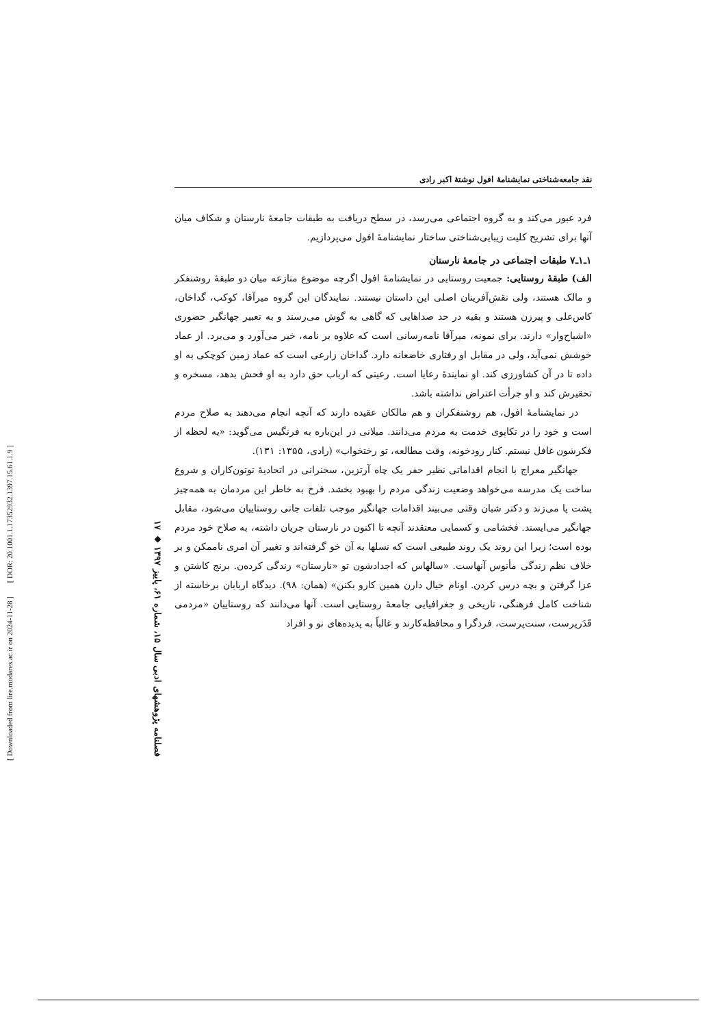[ DOR: 20.1001.1.17352932.1397.15.61.1.9 ]
[ Downloaded from lire.modares.ac.ir on 2024-11-28 ]
۱۷ ◆ فصلنامه پژوهشهای ادبی سال ۱۵، شماره ۶۱، پاییز ۱۳۹۷
نقد جامعه‌شناختی نمایشنامهٔ افول نوشتهٔ اکبر رادی
فرد عبور می‌کند و به گروه اجتماعی می‌رسد، در سطح دریافت به طبقات جامعهٔ نارستان و شکاف میان آنها برای تشریح کلیت زیبایی‌شناختی ساختار نمایشنامهٔ افول می‌پردازیم.
۱ـ۱ـ۷ طبقات اجتماعی در جامعهٔ نارستان
الف) طبقهٔ روستایی: جمعیت روستایی در نمایشنامهٔ افول اگرچه موضوع منازعه میان دو طبقهٔ روشنفکر و مالک هستند، ولی نقش‌آفرینان اصلی این داستان نیستند. نمایندگان این گروه میرآقا، کوکب، گداخان، کاس‌علی و پیرزن هستند و بقیه در حد صداهایی که گاهی به گوش می‌رسند و به تعبیر جهانگیر حضوری «اشباح‌وار» دارند. برای نمونه، میرآقا نامه‌رسانی است که علاوه بر نامه، خبر می‌آورد و می‌برد. از عماد خوشش نمی‌آید، ولی در مقابل او رفتاری خاضعانه دارد. گداخان زارعی است که عماد زمین کوچکی به او داده تا در آن کشاورزی کند. او نمایندهٔ رعایا است. رعیتی که ارباب حق دارد به او فحش بدهد، مسخره و تحقیرش کند و او جرأت اعتراض نداشته باشد.
در نمایشنامهٔ افول، هم روشنفکران و هم مالکان عقیده دارند که آنچه انجام می‌دهند به صلاح مردم است و خود را در تکاپوی خدمت به مردم می‌دانند. میلانی در این‌باره به فرنگیس می‌گوید: «یه لحظه از فکرشون غافل نیستم. کنار رودخونه، وقت مطالعه، تو رختخواب» (رادی، ۱۳۵۵: ۱۳۱).
جهانگیر معراج با انجام اقداماتی نظیر حفر یک چاه آرتزین، سخنرانی در اتحادیهٔ توتون‌کاران و شروع ساخت یک مدرسه می‌خواهد وضعیت زندگی مردم را بهبود بخشد. فرخ به خاطر این مردمان به همه‌چیز پشت پا می‌زند و دکتر شبان وقتی می‌بیند اقدامات جهانگیر موجب تلفات جانی روستاییان می‌شود، مقابل جهانگیر می‌ایستد. فخشامی و کسمایی معتقدند آنچه تا اکنون در نارستان جریان داشته، به صلاح خود مردم بوده است؛ زیرا این روند یک روند طبیعی است که نسلها به آن خو گرفته‌اند و تغییر آن امری ناممکن و بر خلاف نظم زندگی مأنوس آنهاست. «سالهاس که اجدادشون تو «نارستان» زندگی کرده‌ن. برنج کاشتن و عزا گرفتن و بچه درس کردن. اونام خیال دارن همین کارو بکنن» (همان: ۹۸). دیدگاه اربابان برخاسته از شناخت کامل فرهنگی، تاریخی و جغرافیایی جامعهٔ روستایی است. آنها می‌دانند که روستاییان «مردمی قَدَرپرست، سنت‌پرست، فردگرا و محافظه‌کارند و غالباً به پدیده‌های نو و افراد